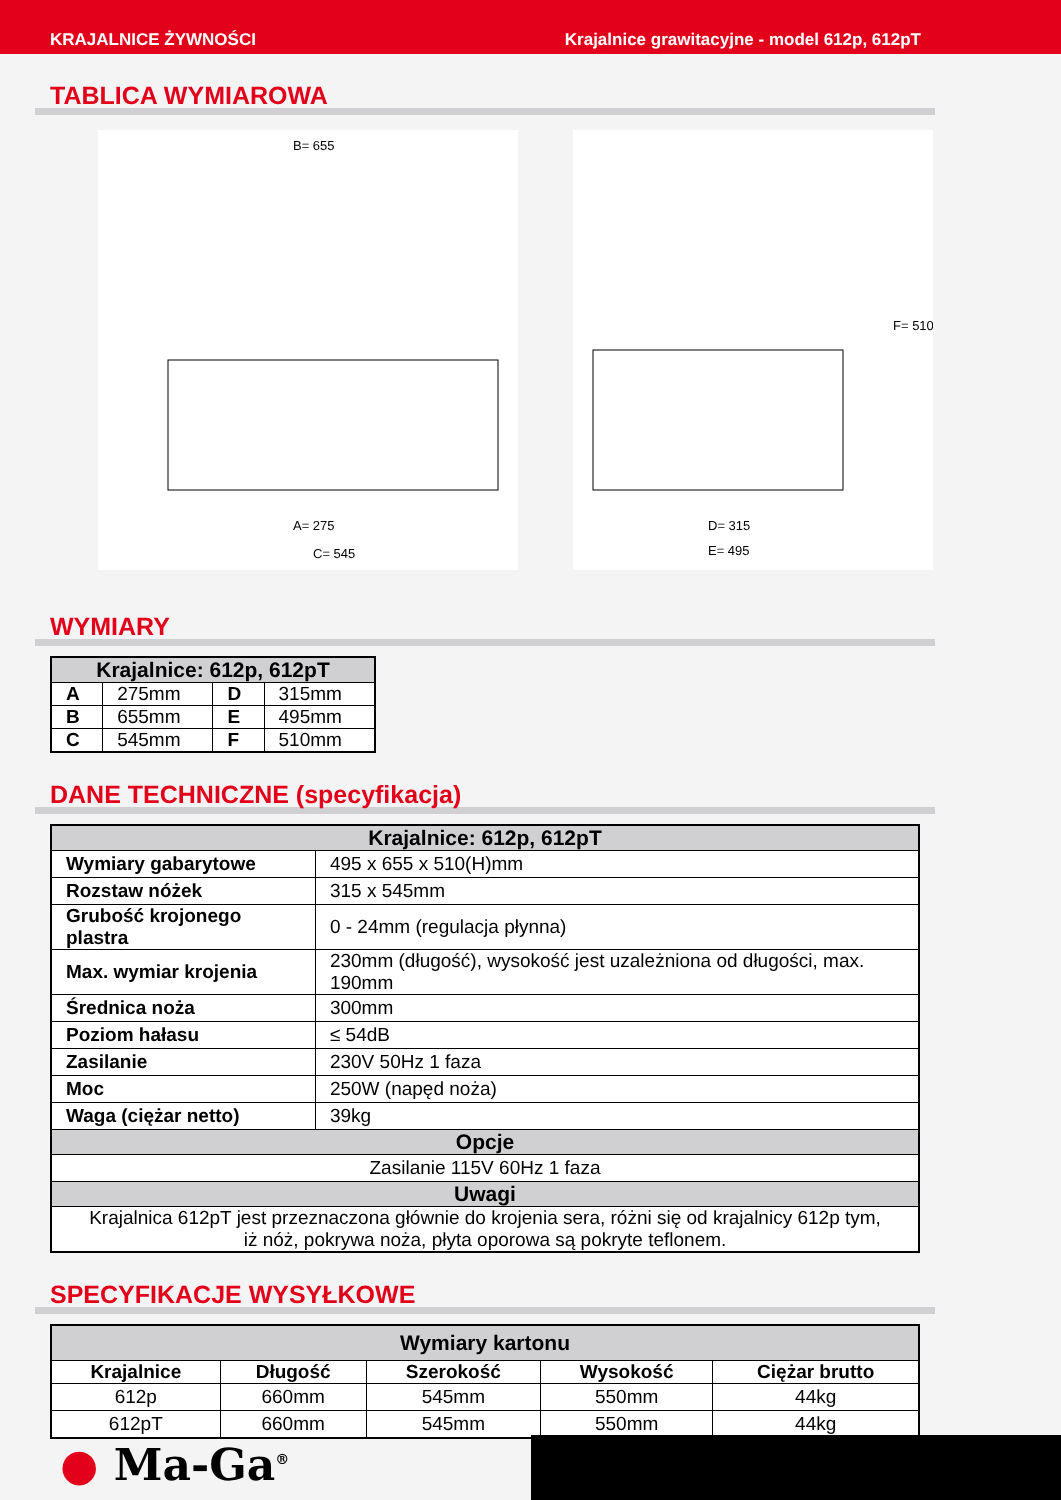KRAJALNICE ŻYWNOŚCI Krajalnice grawitacyjne - model 612p, 612pT
TABLICA WYMIAROWA
B= 655
A= 275
C= 545
D= 315
E= 495
F= 510
WYMIARY
| Krajalnice: 612p, 612pT | | | |
| --- | --- | --- | --- |
| A | 275mm | D | 315mm |
| B | 655mm | E | 495mm |
| C | 545mm | F | 510mm |
DANE TECHNICZNE (specyfikacja)
| Krajalnice: 612p, 612pT | |
| --- | --- |
| Wymiary gabarytowe | 495 x 655 x 510(H)mm |
| Rozstaw nóżek | 315 x 545mm |
| Grubość krojonego plastra | 0 - 24mm (regulacja płynna) |
| Max. wymiar krojenia | 230mm (długość), wysokość jest uzależniona od długości, max. 190mm |
| Średnica noża | 300mm |
| Poziom hałasu | ≤ 54dB |
| Zasilanie | 230V 50Hz 1 faza |
| Moc | 250W (napęd noża) |
| Waga (ciężar netto) | 39kg |
| Opcje | |
| Zasilanie 115V 60Hz 1 faza | |
| Uwagi | |
| Krajalnica 612pT jest przeznaczona głównie do krojenia sera, różni się od krajalnicy 612p tym, iż nóż, pokrywa noża, płyta oporowa są pokryte teflonem. | |
SPECYFIKACJE WYSYŁKOWE
| Wymiary kartonu | | | | |
| --- | --- | --- | --- | --- |
| Krajalnice | Długość | Szerokość | Wysokość | Ciężar brutto |
| 612p | 660mm | 545mm | 550mm | 44kg |
| 612pT | 660mm | 545mm | 550mm | 44kg |
● Ma-Ga<sup>®</sup>